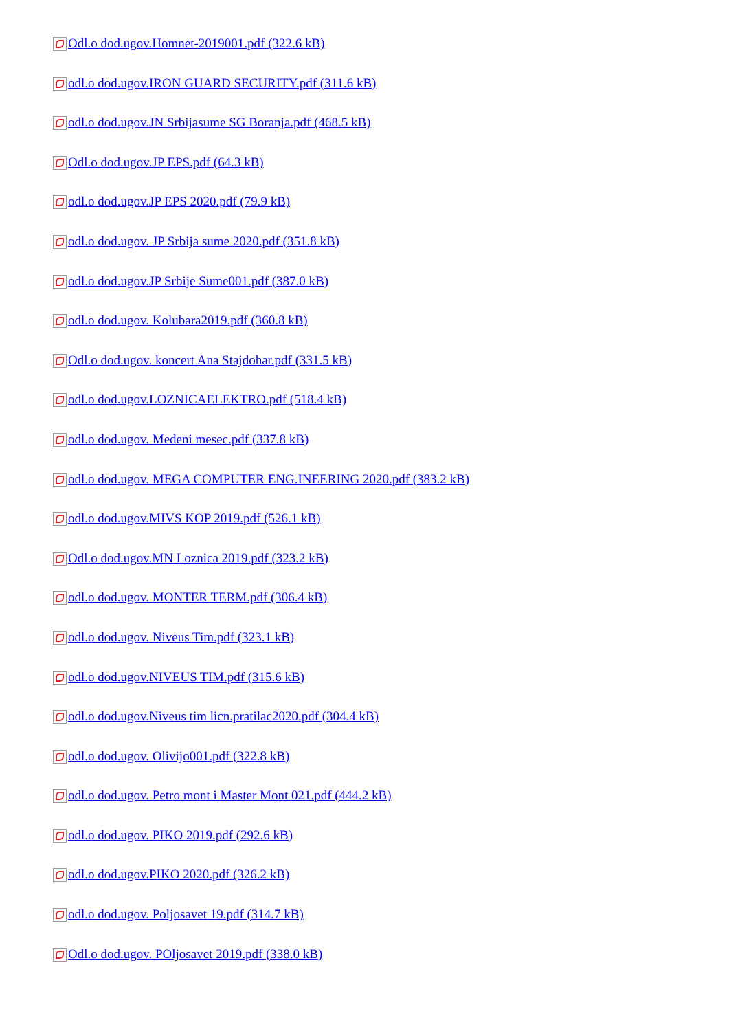Odl.o dod.ugov.Homnet-2019001.pdf (322.6 kB)
odl.o dod.ugov.IRON GUARD SECURITY.pdf (311.6 kB)
odl.o dod.ugov.JN Srbijasume SG Boranja.pdf (468.5 kB)
Odl.o dod.ugov.JP EPS.pdf (64.3 kB)
odl.o dod.ugov.JP EPS 2020.pdf (79.9 kB)
odl.o dod.ugov. JP Srbija sume 2020.pdf (351.8 kB)
odl.o dod.ugov.JP Srbije Sume001.pdf (387.0 kB)
odl.o dod.ugov. Kolubara2019.pdf (360.8 kB)
Odl.o dod.ugov. koncert Ana Stajdohar.pdf (331.5 kB)
odl.o dod.ugov.LOZNICAELEKTRO.pdf (518.4 kB)
odl.o dod.ugov. Medeni mesec.pdf (337.8 kB)
odl.o dod.ugov. MEGA COMPUTER ENG.INEERING 2020.pdf (383.2 kB)
odl.o dod.ugov.MIVS KOP 2019.pdf (526.1 kB)
Odl.o dod.ugov.MN Loznica 2019.pdf (323.2 kB)
odl.o dod.ugov. MONTER TERM.pdf (306.4 kB)
odl.o dod.ugov. Niveus Tim.pdf (323.1 kB)
odl.o dod.ugov.NIVEUS TIM.pdf (315.6 kB)
odl.o dod.ugov.Niveus tim licn.pratilac2020.pdf (304.4 kB)
odl.o dod.ugov. Olivijo001.pdf (322.8 kB)
odl.o dod.ugov. Petro mont i Master Mont 021.pdf (444.2 kB)
odl.o dod.ugov. PIKO 2019.pdf (292.6 kB)
odl.o dod.ugov.PIKO 2020.pdf (326.2 kB)
odl.o dod.ugov. Poljosavet 19.pdf (314.7 kB)
Odl.o dod.ugov. POljosavet 2019.pdf (338.0 kB)